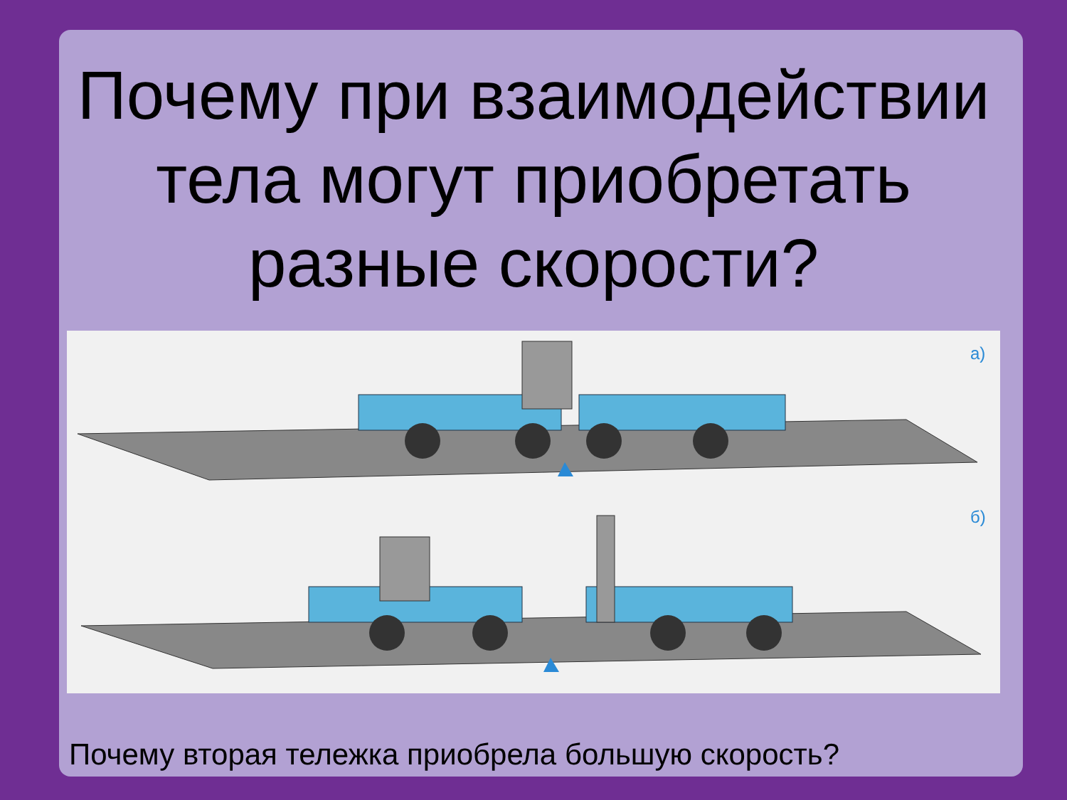Почему при взаимодействии
тела могут приобретать
разные скорости?
а)
б)
Почему вторая тележка приобрела большую скорость?